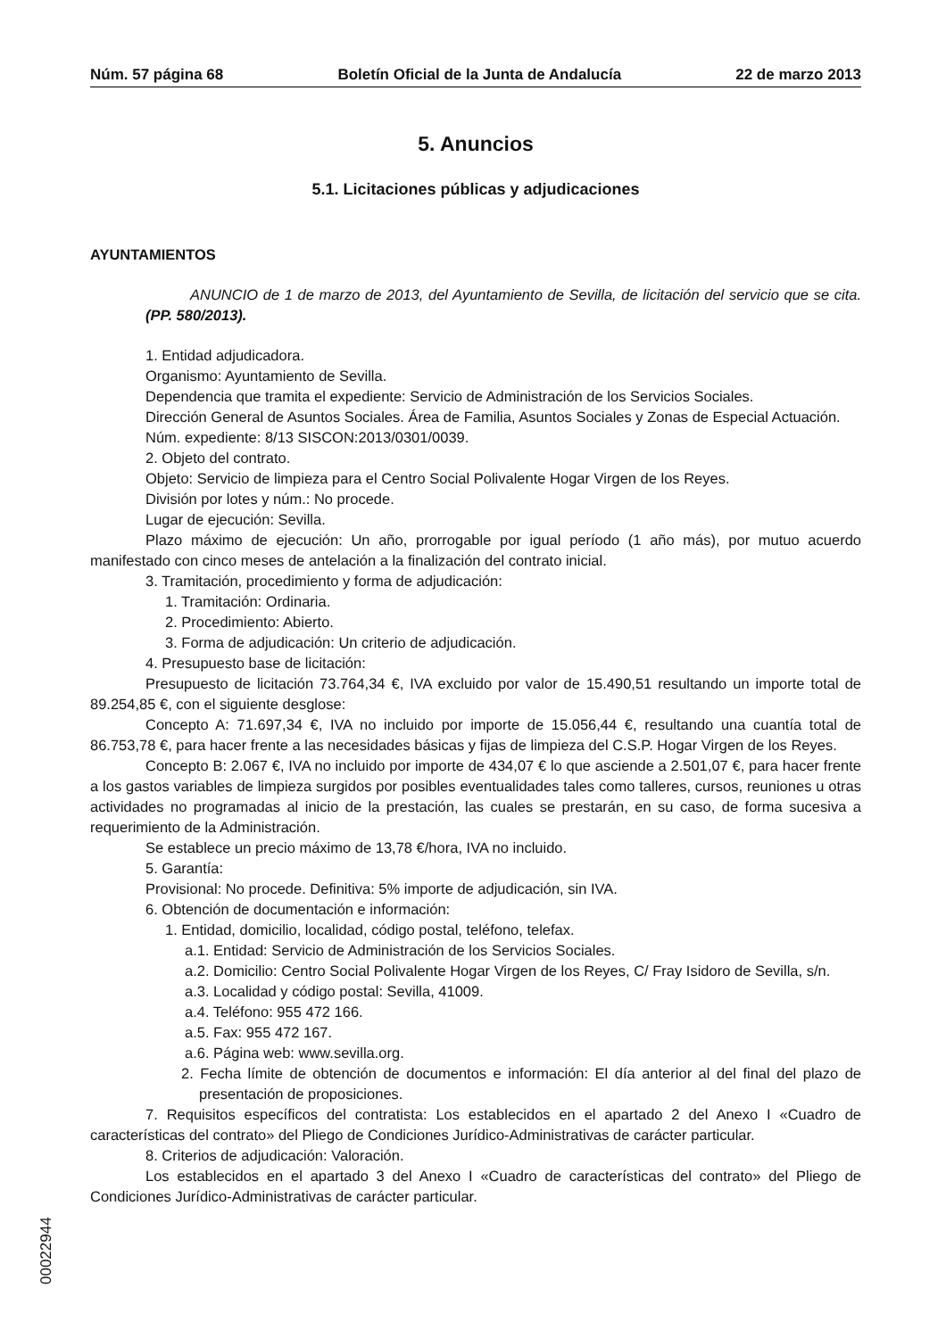Núm. 57 página 68 Boletín Oficial de la Junta de Andalucía 22 de marzo 2013
5. Anuncios
5.1. Licitaciones públicas y adjudicaciones
AYUNTAMIENTOS
ANUNCIO de 1 de marzo de 2013, del Ayuntamiento de Sevilla, de licitación del servicio que se cita. (PP. 580/2013).
1. Entidad adjudicadora.
Organismo: Ayuntamiento de Sevilla.
Dependencia que tramita el expediente: Servicio de Administración de los Servicios Sociales.
Dirección General de Asuntos Sociales. Área de Familia, Asuntos Sociales y Zonas de Especial Actuación.
Núm. expediente: 8/13 SISCON:2013/0301/0039.
2. Objeto del contrato.
Objeto: Servicio de limpieza para el Centro Social Polivalente Hogar Virgen de los Reyes.
División por lotes y núm.: No procede.
Lugar de ejecución: Sevilla.
Plazo máximo de ejecución: Un año, prorrogable por igual período (1 año más), por mutuo acuerdo manifestado con cinco meses de antelación a la finalización del contrato inicial.
3. Tramitación, procedimiento y forma de adjudicación:
1. Tramitación: Ordinaria.
2. Procedimiento: Abierto.
3. Forma de adjudicación: Un criterio de adjudicación.
4. Presupuesto base de licitación:
Presupuesto de licitación 73.764,34 €, IVA excluido por valor de 15.490,51 resultando un importe total de 89.254,85 €, con el siguiente desglose:
Concepto A: 71.697,34 €, IVA no incluido por importe de 15.056,44 €, resultando una cuantía total de 86.753,78 €, para hacer frente a las necesidades básicas y fijas de limpieza del C.S.P. Hogar Virgen de los Reyes.
Concepto B: 2.067 €, IVA no incluido por importe de 434,07 € lo que asciende a 2.501,07 €, para hacer frente a los gastos variables de limpieza surgidos por posibles eventualidades tales como talleres, cursos, reuniones u otras actividades no programadas al inicio de la prestación, las cuales se prestarán, en su caso, de forma sucesiva a requerimiento de la Administración.
Se establece un precio máximo de 13,78 €/hora, IVA no incluido.
5. Garantía:
Provisional: No procede. Definitiva: 5% importe de adjudicación, sin IVA.
6. Obtención de documentación e información:
1. Entidad, domicilio, localidad, código postal, teléfono, telefax.
a.1. Entidad: Servicio de Administración de los Servicios Sociales.
a.2. Domicilio: Centro Social Polivalente Hogar Virgen de los Reyes, C/ Fray Isidoro de Sevilla, s/n.
a.3. Localidad y código postal: Sevilla, 41009.
a.4. Teléfono: 955 472 166.
a.5. Fax: 955 472 167.
a.6. Página web: www.sevilla.org.
2. Fecha límite de obtención de documentos e información: El día anterior al del final del plazo de presentación de proposiciones.
7. Requisitos específicos del contratista: Los establecidos en el apartado 2 del Anexo I «Cuadro de características del contrato» del Pliego de Condiciones Jurídico-Administrativas de carácter particular.
8. Criterios de adjudicación: Valoración.
Los establecidos en el apartado 3 del Anexo I «Cuadro de características del contrato» del Pliego de Condiciones Jurídico-Administrativas de carácter particular.
00022944